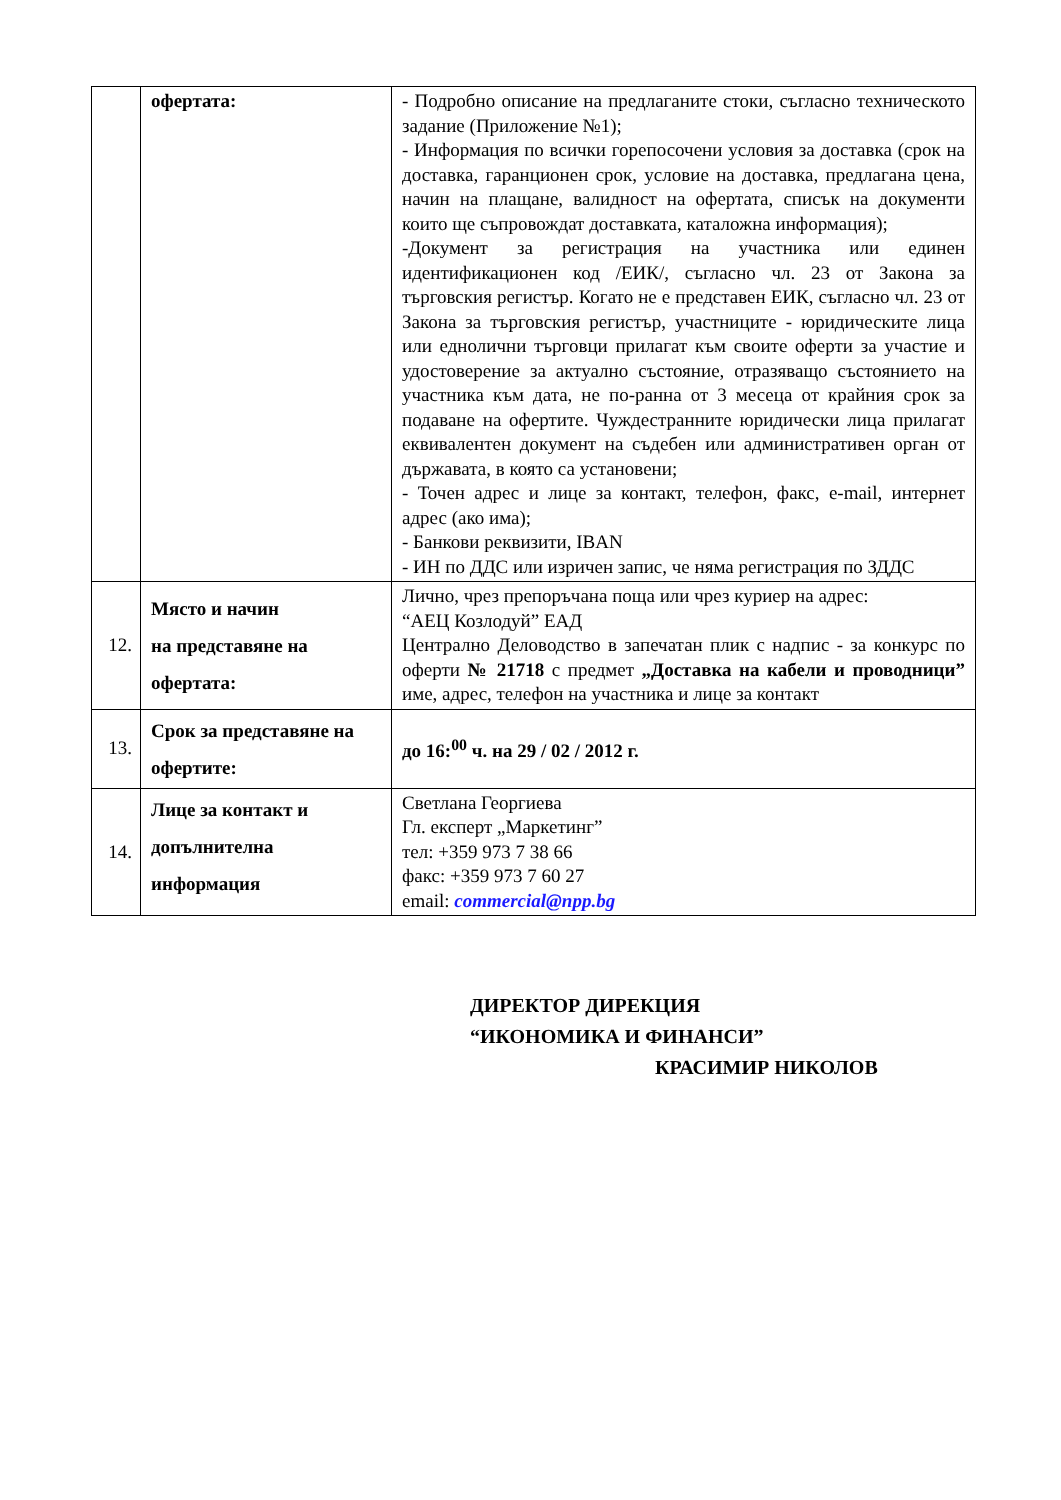| | офертата: | - Подробно описание на предлаганите стоки, съгласно техническото задание (Приложение №1); - Информация по всички горепосочени условия за доставка (срок на доставка, гаранционен срок, условие на доставка, предлагана цена, начин на плащане, валидност на офертата, списък на документи които ще съпровождат доставката, каталожна информация); -Документ за регистрация на участника или единен идентификационен код /ЕИК/, съгласно чл. 23 от Закона за търговския регистър. Когато не е представен ЕИК, съгласно чл. 23 от Закона за търговския регистър, участниците - юридическите лица или еднолични търговци прилагат към своите оферти за участие и удостоверение за актуално състояние, отразяващо състоянието на участника към дата, не по-ранна от 3 месеца от крайния срок за подаване на офертите. Чуждестранните юридически лица прилагат еквивалентен документ на съдебен или административен орган от държавата, в която са установени; - Точен адрес и лице за контакт, телефон, факс, e-mail, интернет адрес (ако има); - Банкови реквизити, IBAN - ИН по ДДС или изричен запис, че няма регистрация по ЗДДС |
| 12. | Място и начин на представяне на офертата: | Лично, чрез препоръчана поща или чрез куриер на адрес: “АЕЦ Козлодуй” ЕАД Централно Деловодство в запечатан плик с надпис - за конкурс по оферти № 21718 с предмет „Доставка на кабели и проводници” име, адрес, телефон на участника и лице за контакт |
| 13. | Срок за представяне на офертите: | до 16:<sup>00</sup> ч. на 29 / 02 / 2012 г. |
| 14. | Лице за контакт и допълнителна информация | Светлана Георгиева Гл. експерт „Маркетинг” тел: +359 973 7 38 66 факс: +359 973 7 60 27 email: commercial@npp.bg |
ДИРЕКТОР ДИРЕКЦИЯ
“ИКОНОМИКА И ФИНАНСИ”
КРАСИМИР НИКОЛОВ